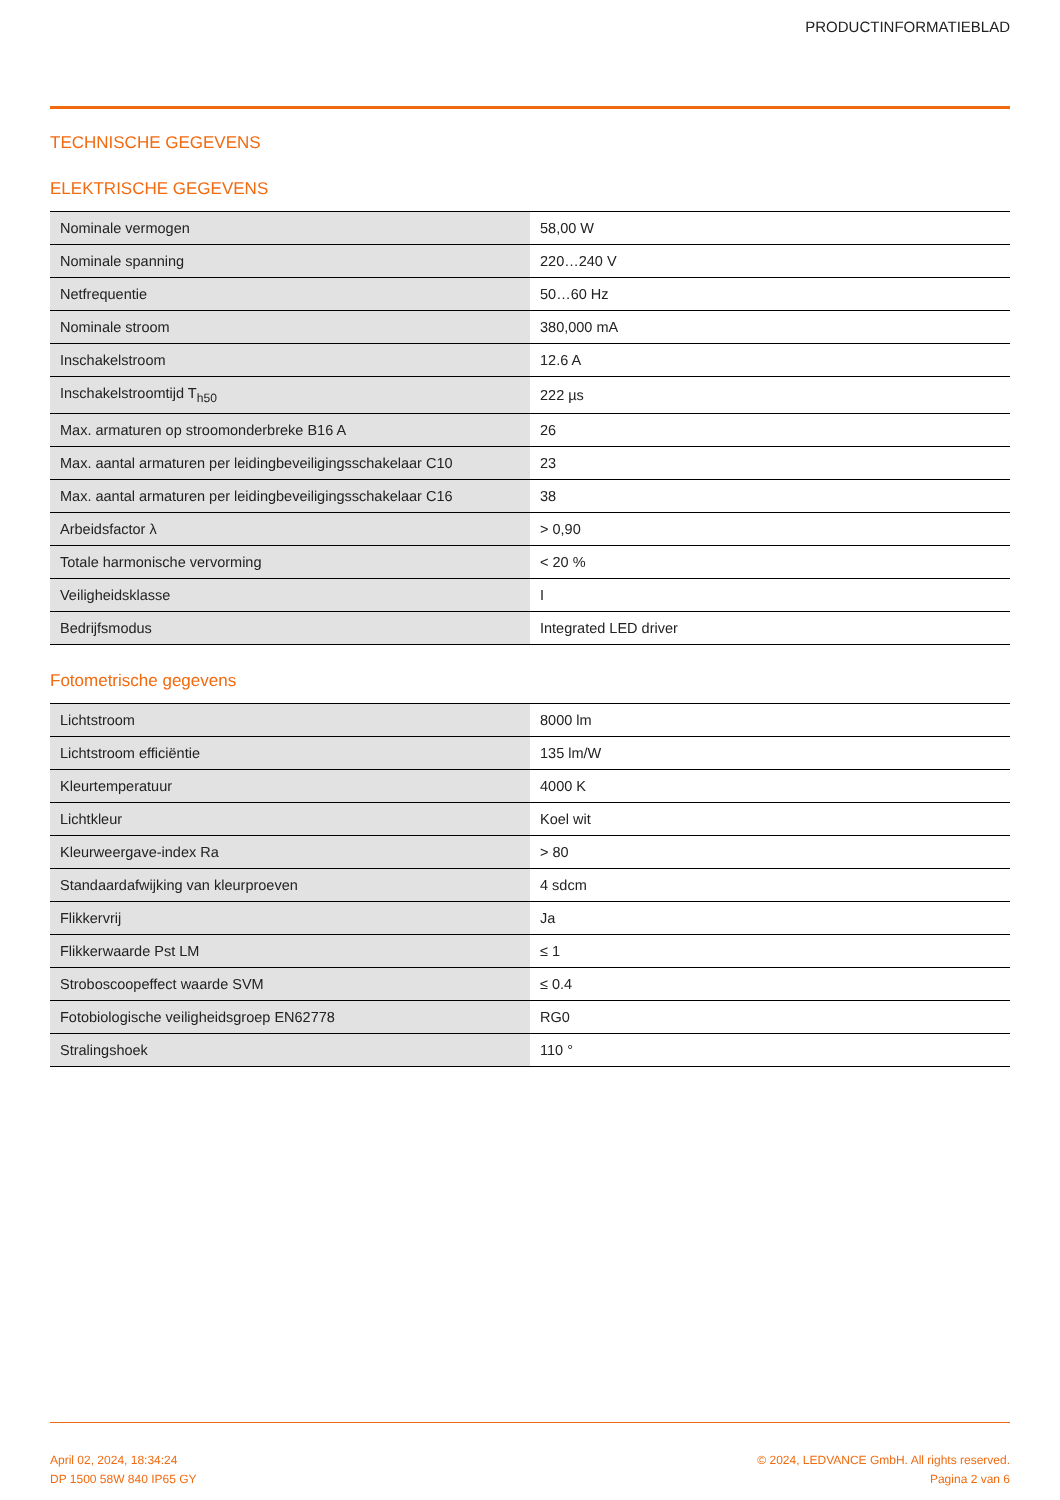PRODUCTINFORMATIEBLAD
TECHNISCHE GEGEVENS
ELEKTRISCHE GEGEVENS
| Nominale vermogen | 58,00 W |
| Nominale spanning | 220…240 V |
| Netfrequentie | 50…60 Hz |
| Nominale stroom | 380,000 mA |
| Inschakelstroom | 12.6 A |
| Inschakelstroomtijd T<sub>h50</sub> | 222 µs |
| Max. armaturen op stroomonderbreke B16 A | 26 |
| Max. aantal armaturen per leidingbeveiligingsschakelaar C10 | 23 |
| Max. aantal armaturen per leidingbeveiligingsschakelaar C16 | 38 |
| Arbeidsfactor λ | > 0,90 |
| Totale harmonische vervorming | < 20 % |
| Veiligheidsklasse | I |
| Bedrijfsmodus | Integrated LED driver |
Fotometrische gegevens
| Lichtstroom | 8000 lm |
| Lichtstroom efficiëntie | 135 lm/W |
| Kleurtemperatuur | 4000 K |
| Lichtkleur | Koel wit |
| Kleurweergave-index Ra | > 80 |
| Standaardafwijking van kleurproeven | 4 sdcm |
| Flikkervrij | Ja |
| Flikkerwaarde Pst LM | ≤ 1 |
| Stroboscoopeffect waarde SVM | ≤ 0.4 |
| Fotobiologische veiligheidsgroep EN62778 | RG0 |
| Stralingshoek | 110 ° |
April 02, 2024, 18:34:24
DP 1500 58W 840 IP65 GY
© 2024, LEDVANCE GmbH. All rights reserved.
Pagina 2 van 6